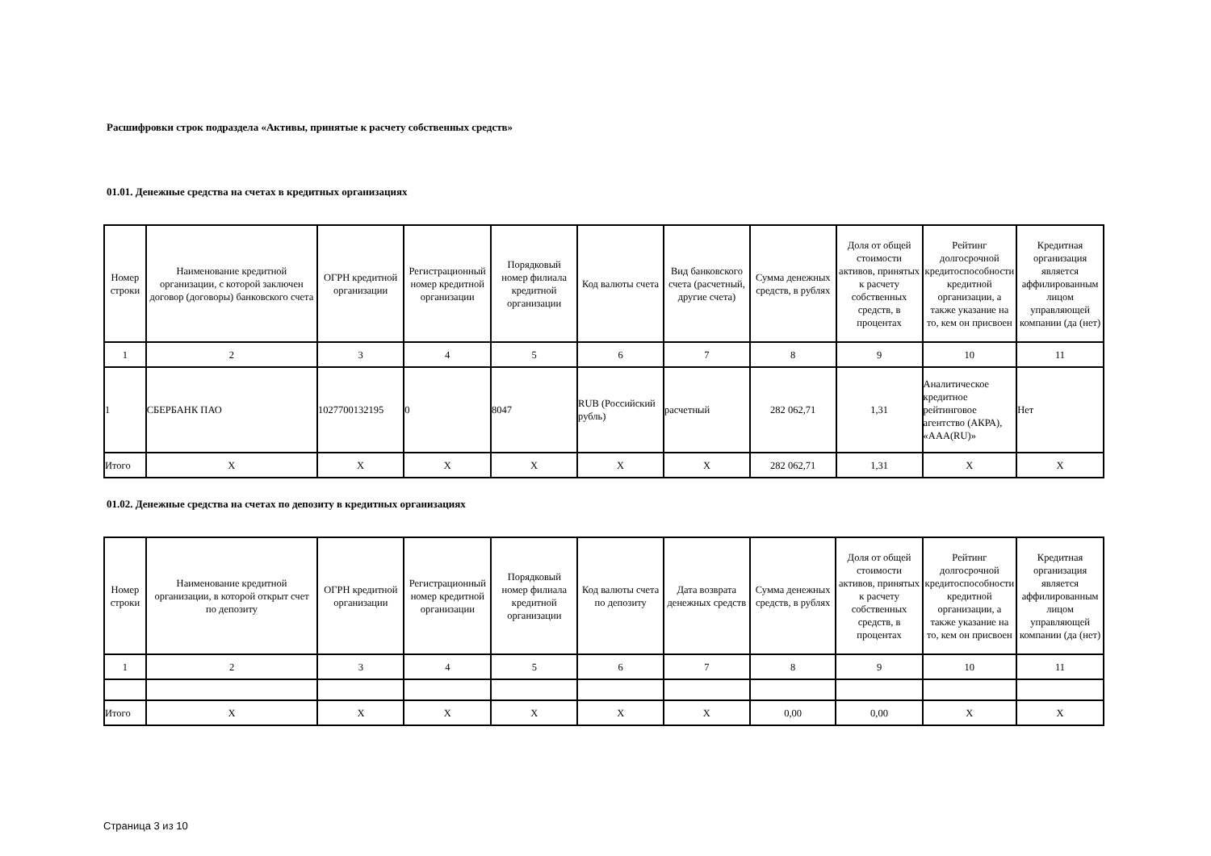Расшифровки строк подраздела «Активы, принятые к расчету собственных средств»
01.01. Денежные средства на счетах в кредитных организациях
| Номер строки | Наименование кредитной организации, с которой заключен договор (договоры) банковского счета | ОГРН кредитной организации | Регистрационный номер кредитной организации | Порядковый номер филиала кредитной организации | Код валюты счета | Вид банковского счета (расчетный, другие счета) | Сумма денежных средств, в рублях | Доля от общей стоимости активов, принятых к расчету собственных средств, в процентах | Рейтинг долгосрочной кредитоспособности кредитной организации, а также указание на то, кем он присвоен | Кредитная организация является аффилированным лицом управляющей компании (да (нет) |
| --- | --- | --- | --- | --- | --- | --- | --- | --- | --- | --- |
| 1 | 2 | 3 | 4 | 5 | 6 | 7 | 8 | 9 | 10 | 11 |
| 1 | СБЕРБАНК ПАО | 1027700132195 | 0 | 8047 | RUB (Российский рубль) | расчетный | 282 062,71 | 1,31 | Аналитическое кредитное рейтинговое агентство (АКРА), «AAA(RU)» | Нет |
| Итого | X | X | X | X | X | X | 282 062,71 | 1,31 | X | X |
01.02. Денежные средства на счетах по депозиту в кредитных организациях
| Номер строки | Наименование кредитной организации, в которой открыт счет по депозиту | ОГРН кредитной организации | Регистрационный номер кредитной организации | Порядковый номер филиала кредитной организации | Код валюты счета по депозиту | Дата возврата денежных средств | Сумма денежных средств, в рублях | Доля от общей стоимости активов, принятых к расчету собственных средств, в процентах | Рейтинг долгосрочной кредитоспособности кредитной организации, а также указание на то, кем он присвоен | Кредитная организация является аффилированным лицом управляющей компании (да (нет) |
| --- | --- | --- | --- | --- | --- | --- | --- | --- | --- | --- |
| 1 | 2 | 3 | 4 | 5 | 6 | 7 | 8 | 9 | 10 | 11 |
| Итого | X | X | X | X | X | X | 0,00 | 0,00 | X | X |
Страница 3 из 10